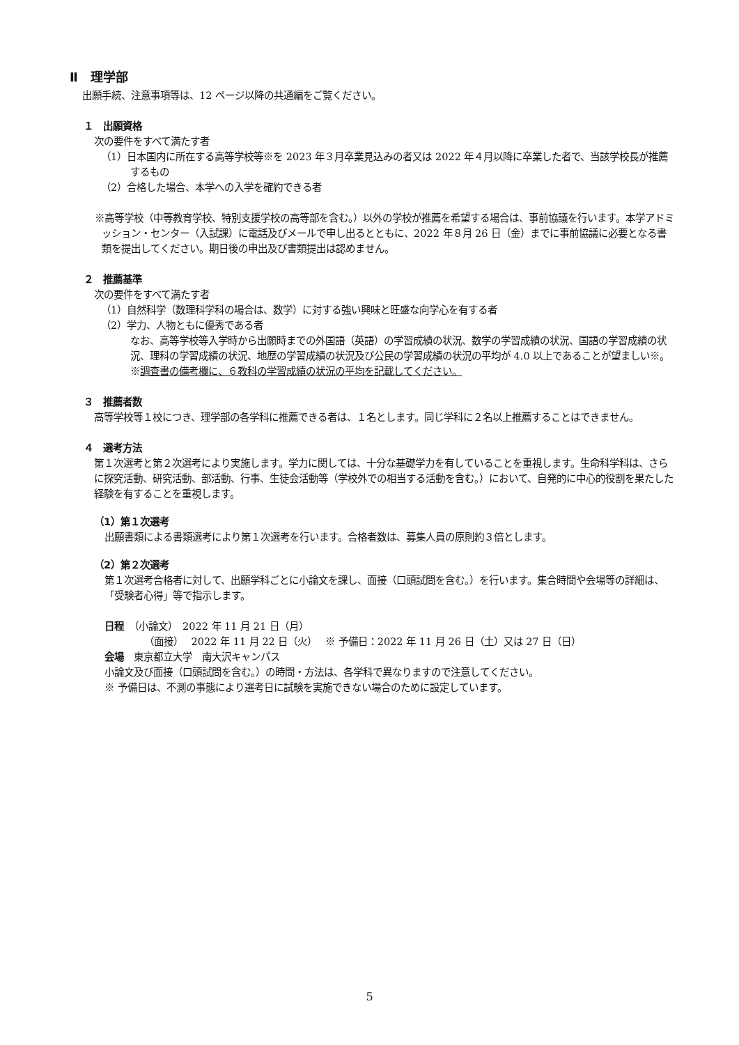Ⅱ　理学部
出願手続、注意事項等は、12 ページ以降の共通編をご覧ください。
１　出願資格
次の要件をすべて満たす者
（1）日本国内に所在する高等学校等※を 2023 年３月卒業見込みの者又は 2022 年４月以降に卒業した者で、当該学校長が推薦するもの
（2）合格した場合、本学への入学を確約できる者
※高等学校（中等教育学校、特別支援学校の高等部を含む。）以外の学校が推薦を希望する場合は、事前協議を行います。本学アドミッション・センター（入試課）に電話及びメールで申し出るとともに、2022 年８月 26 日（金）までに事前協議に必要となる書類を提出してください。期日後の申出及び書類提出は認めません。
２　推薦基準
次の要件をすべて満たす者
（1）自然科学（数理科学科の場合は、数学）に対する強い興味と旺盛な向学心を有する者
（2）学力、人物ともに優秀である者
なお、高等学校等入学時から出願時までの外国語（英語）の学習成績の状況、数学の学習成績の状況、国語の学習成績の状況、理科の学習成績の状況、地歴の学習成績の状況及び公民の学習成績の状況の平均が 4.0 以上であることが望ましい※。
※調査書の備考欄に、６教科の学習成績の状況の平均を記載してください。
３　推薦者数
高等学校等１校につき、理学部の各学科に推薦できる者は、１名とします。同じ学科に２名以上推薦することはできません。
４　選考方法
第１次選考と第２次選考により実施します。学力に関しては、十分な基礎学力を有していることを重視します。生命科学科は、さらに探究活動、研究活動、部活動、行事、生徒会活動等（学校外での相当する活動を含む。）において、自発的に中心的役割を果たした経験を有することを重視します。
（1）第１次選考
出願書類による書類選考により第１次選考を行います。合格者数は、募集人員の原則約３倍とします。
（2）第２次選考
第１次選考合格者に対して、出願学科ごとに小論文を課し、面接（口頭試問を含む。）を行います。集合時間や会場等の詳細は、「受験者心得」等で指示します。
日程　（小論文）　2022 年 11 月 21 日（月）
（面接）　 2022 年 11 月 22 日（火）　 ※ 予備日：2022 年 11 月 26 日（土）又は 27 日（日）
会場　東京都立大学　南大沢キャンパス
小論文及び面接（口頭試問を含む。）の時間・方法は、各学科で異なりますので注意してください。
※ 予備日は、不測の事態により選考日に試験を実施できない場合のために設定しています。
5